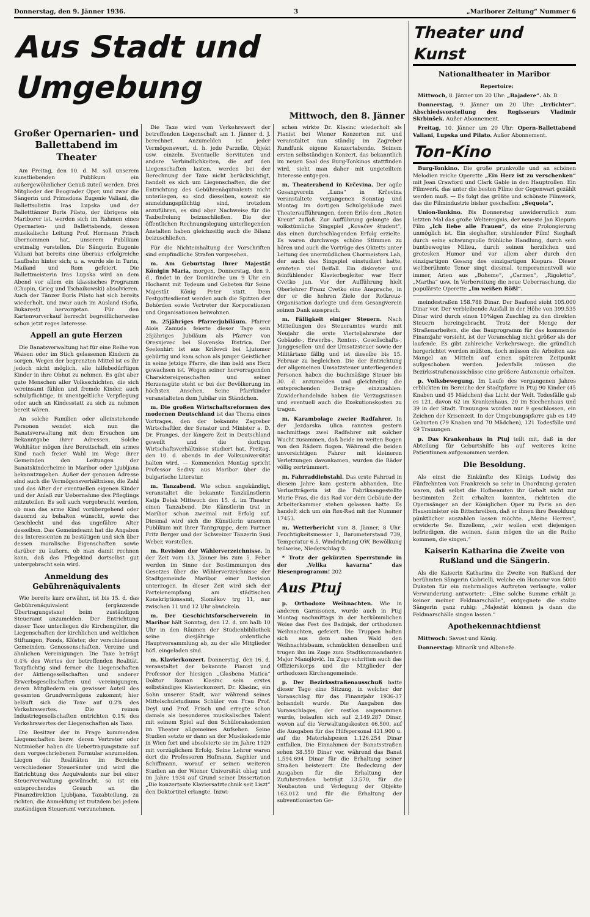Donnerstag, den 9. Jänner 1936. 3 „Mariborer Zeitung“ Nummer 6
Aus Stadt und Umgebung
Mittwoch, den 8. Jänner
Großer Opernarien- und Ballettabend im Theater
Am Freitag, den 10. d. M. soll unserem kunstliebenden Publikum ein außergewöhnlicher Genuß zuteil werden. Drei Mitglieder der Beograder Oper, und zwar die Sängerin und Primadona Eugenie Valiani, die Ballettsolistin Iras Lupska und der Balletttänzer Boris Pilato, der übrigens ein Mariborer ist, werden sich im Rahmen eines Opernarien- und Ballettabends, dessen musikalische Leitung Prof. Hermann Frisch übernommen hat, unserem Publikum erstmalig vorstellen. Die Sängerin Eugenie Valiani hat bereits eine überaus erfolgreiche Laufbahn hinter sich; u. a. wurde sie in Turin, Mailand und Rom gefeiert. Die Ballettmeisterin Iras Lupska wird an dem Abend vor allem ein klassisches Programm (Chopin, Grieg und Tschaikowski) absolvieren. Auch der Tänzer Boris Pilato hat sich bereits wiederholt, und zwar auch im Ausland (Sofia, Bukarest) hervorgetan. Für den Kartenvorverkauf herrscht begreiflicherweise schon jetzt reges Interesse.
Appell an gute Herzen
Die Banatsverwaltung hat für eine Reihe von Waisen oder im Stich gelassenen Kindern zu sorgen. Wegen der begrenzten Mittel ist es ihr jedoch nicht möglich, alle hilfebedürftigen Kinder in ihre Obhut zu nehmen. Es gibt aber gute Menschen aller Volksschichten, die sich vereinsamt fühlen und fremde Kinder, auch schulpflichtige, in unentgeltliche Verpflegung oder auch an Kindesstatt zu sich zu nehmen bereit wären.
An solche Familien oder alleinstehende Personen wendet sich nun die Banatsverwaltung mit dem Ersuchen um Bekanntgabe ihrer Adressen. Solche Wohltäter mögen ihre Bereitschaft, ein armes Kind nach freier Wahl im Wege ihrer Gemeinden den Leitungen der Banatskinderheime in Maribor oder Ljubljana bekanntzugeben. Außer der genauen Adresse sind auch die Vermögensverhältnisse, die Zahl und das Alter der eventuellen eigenen Kinder und der Anlaß zur Uebernahme des Pfleglings mitzuteilen. Es soll auch vorgebracht werden, ob man das arme Kind vorübergehend oder dauernd zu behalten wünscht, sowie das Geschlecht und das ungefähre Alter desselben. Das Gemeindeamt hat die Angaben des Interessenten zu bestätigen und sich über dessen moralische Eigenschaften sowie darüber zu äußern, ob man damit rechnen kann, daß das Pflegekind dortselbst gut untergebracht sein wird.
Anmeldung des Gebührenäquivalents
Wie bereits kurz erwähnt, ist bis 15. d. das Gebührenäquivalent (ergänzende Übertragungstaxe) beim zuständigen Steueramt anzumelden. Der Entrichtung dieser Taxe unterliegen die Kirchengüter, die Liegenschaften der kirchlichen und weltlichen Stiftungen, Fonds, Klöster, der verschiedenen Gemeinden, Genossenschaften, Vereine und ähnlichen Vereinigungen. Die Taxe beträgt 0.4% des Wertes der betreffenden Realität. Taxpflichtig sind ferner die Liegenschaften der Aktiengesellschaften und anderer Erwerbsgesellschaften und -vereinigungen, deren Mitgliedern ein gewisser Anteil des gesamten Grundvermögens zukommt; hier beläuft sich die Taxe auf 0.2% des Verkehrswertes. Die reinen Industriegesellschaften entrichten 0.1% des Verkehrswertes der Liegenschaften als Taxe.
Die Besitzer der in Frage kommenden Liegenschaften bezw. deren Vertreter oder Nutznießer haben die Uebertragungstaxe auf dem vorgeschriebenen Formular anzumelden. Liegen die Realitäten im Bereiche verschiedener Steuerämter und wird die Entrichtung des Aequivalents nur bei einer Steuerverwaltung gewünscht, so ist ein entsprechendes Gesuch an die Finanzdirektion Ljubljana, Taxabteilung, zu richten, die Anmeldung ist trotzdem bei jedem zuständigen Steueramt vorzunehmen.
Die Taxe wird vom Verkehrswert der betreffenden Liegenschaft am 1. Jänner d. J. berechnet. Anzumelden ist jeder Vermögenswert, d. h. jede Parzelle, Objekt usw. einzeln. Eventuelle Servituten und andere Verbindlichkeiten, die auf den Liegenschaften lasten, werden bei der Berechnung der Taxe nicht berücksichtigt, handelt es sich um Liegenschaften, die der Entrichtung des Gebührenäquivalents nicht unterliegen, so sind dieselben, soweit sie anmeldungspflichtig sind, trotzdem anzuführen, es sind aber Nachweise für die Taxbefreiung beizuschließen. Die der öffentlichen Rechnungslegung unterliegenden Anstalten haben gleichzeitig auch die Bilanz beizuschließen.
Für die Nichteinhaltung der Vorschriften sind empfindliche Strafen vorgesehen.
m. Am Geburtstag Ihrer Majestät Königin Maria, morgen, Donnerstag, den 9. d., findet in der Domkirche um 9 Uhr ein Hochamt mit Tedeum und Gebeten für Seine Majestät König Peter statt. Dem Festgottesdienst werden auch die Spitzen der Behörden sowie Vertreter der Korporationen und Organisationen beiwohnen.
m. 25jähriges Pfarrerjubiläum. Pfarrer Alois Zamuda feierte dieser Tage sein 25jähriges Jubiläum als Pfarrer von Oresnjevec bei Slovenska Bistrica. Der Seelenhirt ist aus Križevci bei Ljutomer gebürtig und kam schon als junger Geistlicher in seine jetzige Pfarre, die ihm bald ans Herz gewachsen ist. Wegen seiner hervorragenden Charaktereigenschaften und seiner Herzensgüte steht er bei der Bevölkerung im höchsten Ansehen. Seine Pfarrkinder veranstalteten dem Jubilar ein Ständchen.
m. Die großen Wirtschaftsreformen des modernen Deutschland ist das Thema eines Vortrages, den der bekannte Zagreber Wirtschaftler, der Senator und Minister a. D. Dr. Franges, der längere Zeit in Deutschland geweilt und die dortigen Wirtschaftsverhältnisse studiert hat, Freitag, den 10. d. abends in der Volksuniversität halten wird. — Kommenden Montag spricht Professor Sedivy aus Maribor über die bulgarische Literatur.
m. Tanzabend. Wie schon angekündigt, veranstaltet die bekannte Tanzkünstlerin Katja Delak Mittwoch den 15. d. im Theater einen Tanzabend. Die Künstlerin trat in Maribor schon zweimal mit Erfolg auf. Diesmal wird sich die Künstlerin unserem Publikum mit ihrer Tanzgruppe, dem Partner Fritz Berger und der Schweizer Tänzerin Susi Weber, vorstellen.
m. Revision der Wählerverzeichnisse. In der Zeit vom 13. Jänner bis zum 5. Feber werden im Sinne der Bestimmungen des Gesetzes über die Wählerverzeichnisse der Stadtgemeinde Maribor einer Revision unterzogen. In dieser Zeit wird sich der Parteienempfang am städtischen Konskriptionsamt, Slomškov trg 11, nur zwischen 11 und 12 Uhr abwickeln.
m. Der Geschichtsforscherverein in Maribor hält Sonntag, den 12. d. um halb 10 Uhr in den Räumen der Studienbibliothek seine diesjährige ordentliche Hauptversammlung ab, zu der alle Mitglieder höfl. eingeladen sind.
m. Klavierkonzert. Donnerstag, den 16. d. veranstaltet der bekannte Pianist und Professor der hiesigen „Glasbena Matica“ Doktor Roman Klasinc sein erstes selbständiges Klavierkonzert. Dr. Klasinc, ein Sohn unserer Stadt, war während seines Mittelschulstudiums Schüler von Frau Prof. Deyl und Prof. Frisch und erregte schon damals als besonderes musikalisches Talent mit seinem Spiel auf den Schülerakademien im Theater allgemeines Aufsehen. Seine Studien setzte er dann an der Musikakademie in Wien fort und absolvierte sie im Jahre 1929 mit vorzüglichem Erfolg. Seine Lehrer waren dort die Professoren Hofmann, Saphier und Schiffmann, worauf er seinen weiteren Studien an der Wiener Universität oblag und im Jahre 1934 auf Grund seiner Dissertation „Die konzertante Klaviersatztechnik seit Liszt“ den Doktortitel erlangte. Inzwi-
schen wirkte Dr. Klasinc wiederholt als Pianist bei Wiener Konzerten mit und veranstaltet nun ständig im Zagreber Rundfunk eigene Konzertabende. Seinem ersten selbständigen Konzert, das bekanntlich im neuen Saal des Burg-Tonkinos stattfinden wird, sieht man daher mit ungeteiltem Interesse entgegen.
m. Theaterabend in Krčevina. Der agile Gesangverein „Luna“ in Krčevina veranstaltete vergangenen Sonntag und Montag im dortigen Schulgebäude zwei Theateraufführungen, deren Erlös dem „Roten Kreuz“ zufloß. Zur Aufführung gelangte das volkstümliche Singspiel „Kovačev študent“, das einen durchschlagenden Erfolg erzielte. Es waren durchwegs schöne Stimmen zu hören und auch die Vorträge des Oktetts unter Leitung des unermüdlichen Chormeisters Lah, der auch das Singspiel einstudiert hatte, ernteten viel Beifall. Ein diskreter und feinfühlender Klavierbegleiter war Herr Cvetko jun. Vor der Aufführung hielt Oberlehrer Franz Cvetko eine Ansprache, in der er die hehren Ziele der Rotkreuz-Organisation darlegte und dem Gesangverein seinen Dank aussprach.
m. Fälligkeit einiger Steuern. Nach Mitteilungen des Steueramtes wurde mit Neujahr die erste Vierteljahrsrate der Gebäude-, Erwerbs-, Renten-, Gesellschafts-, Junggesellen- und der Umsatzsteuer sowie der Militärtaxe fällig und ist dieselbe bis 15. Februar zu begleichen. Die der Entrichtung der allgemeinen Umsatzsteuer unterliegenden Personen haben die buchmäßige Steuer bis 30. d. anzumelden und gleichzeitig die entsprechenden Beträge einzuzahlen. Zuwiderhandelnde haben die Verzugszinsen und eventuell auch die Exekutionskosten zu tragen.
m. Karambolage zweier Radfahrer. In der Jezdarska ulica rannten gestern nachmittags zwei Radfahrer mit solcher Wucht zusammen, daß beide im weiten Bogen von den Rädern flogen. Während die beiden unvorsichtigen Fahrer mit kleineren Verletzungen davonkamen, wurden die Räder völlig zertrümmert.
m. Fahrraddiebstahl. Das erste Fahrrad in diesem Jahre kam gestern abhanden. Die Verlustträgerin ist die Fabriksangestellte Marie Fras, die das Rad vor dem Gebäude der Arbeiterkammer stehen gelassen hatte. Es handelt sich um ein Rex-Rad mit der Nummer 17453.
m. Wetterbericht vom 8. Jänner, 8 Uhr: Feuchtigkeitsmesser 1, Barometerstand 739, Temperatur 6.5, Windrichtung OW, Bewölkung teilweise, Niederschlag 0.
* Trotz der gekürzten Sperrstunde in der „Velika kavarna“ das Riesenprogramm! 202
Aus Ptuj
p. Orthodoxe Weihnachten. Wie in anderen Garnisonen, wurde auch in Ptuj Montag nachmittags in der herkömmlichen Weise das Fest des Badnjak, der orthodoxen Weihnachten, gefeiert. Die Truppen holten sich aus dem nahen Wald den Weihnachtsbaum, schmückten denselben und trugen ihn im Zuge zum Stadtkommandanten Major Manojlović. Im Zuge schritten auch das Offizierskorps und die Mitglieder der orthodoxen Kirchengemeinde.
p. Der Bezirksstraßenausschuß hatte dieser Tage eine Sitzung, in welcher der Voranschlag für das Finanzjahr 1936-37 behandelt wurde. Die Ausgaben des Voranschlages, der restlos angenommen wurde, belaufen sich auf 2,149.287 Dinar, wovon auf die Verwaltungskosten 46.500, auf die Ausgaben für das Hilfspersonal 421.900 u. auf die Materialspesen 1.126.254 Dinar entfallen. Die Einnahmen der Banatsstraßen sehen 38.550 Dinar vor, während das Banat 1,594.694 Dinar für die Erhaltung seiner Straßen beisteuert. Die Bedeckung der Ausgaben für die Erhaltung der Zufuhrstraßen beträgt 13.570, für die Neubauten und Verlegung der Objekte 163.012 und für die Erhaltung der subventionierten Ge-
Theater und Kunst
Nationaltheater in Maribor
Repertoire:
Mittwoch, 8. Jänner um 20 Uhr: „Bajadere“. Ab. B.
Donnerstag, 9. Jänner um 20 Uhr: „Irrlichter“. Abschiedsvorstellung des Regisseurs Vladimir Skrbinšek. Außer Abonnement.
Freitag, 10. Jänner um 20 Uhr: Opern-Ballettabend Valiani, Lupska und Pilato. Außer Abonnement.
Ton-Kino
Burg-Tonkino. Die große prunkvolle und an schönen Melodien reiche Operette „Ein Herz ist zu verschenken“ mit Jean Crawford und Clark Gable in den Hauptrollen. Ein Filmwerk, das unter die besten Filme der Gegenwart gezählt werden muß. — Es folgt das größte und schönste Filmwerk, das die Filmindustrie bisher geschaffen: „Sequoia“.
Union-Tonkino. Bis Donnerstag unwiderruflich zum letzten Mal das große Weltereignis, der neueste Jan Kiepura Film „Ich liebe alle Frauen“, da eine Prolongierung unmöglich ist. Ein sieghafter, strahlender Film! Sieghaft durch seine schwungvolle fröhliche Handlung, durch sein buntbewegtes Milieu, durch seinen herzlichen und grotesken Humor und vor allem aber durch den einzigartigen Gesang des einzigartigen Kiepura. Dieser weltberühmte Tenor singt diesmal, temperamentvoll wie immer, Arien aus „Boheme“, „Carmen“, „Rigoletto“, „Martha“ usw. In Vorbereitung die neue Ueberraschung, die populärste Operette „Im weißen Rößl“.
meindestraßen 158.788 Dinar. Der Baufond sieht 105.000 Dinar vor. Der verbleibende Ausfall in der Höhe von 399.535 Dinar wird durch einen 10%igen Zuschlag zu den direkten Steuern hereingebracht. Trotz der Menge der Straßenarbeiten, die das Bauprogramm für das kommende Finanzjahr vorsieht, ist der Voranschlag nicht größer als der laufende. Es gibt zahlreiche Verkehrswege, die gründlich hergerichtet werden müßten, doch müssen die Arbeiten aus Mangel an Mitteln auf einen späteren Zeitpunkt aufgeschoben werden. Jedenfalls müssen die Bezirksstraßenausschüsse eine größere Autonomie erhalten.
p. Volksbewegung. Im Laufe des vergangenen Jahres erblickten im Bereiche der Stadtpfarre in Ptuj 90 Kinder (45 Knaben und 45 Mädchen) das Licht der Welt. Todesfälle gab es 121, davon 62 im Krankenhaus, 20 im Siechenhaus und 39 in der Stadt. Trauungen wurden nur 9 geschlossen, ein Zeichen der Krisenzeit. In der Umgebungspfarre gab es 149 Geburten (79 Knaben und 70 Mädchen), 121 Todesfälle und 49 Trauungen.
p. Das Krankenhaus in Ptuj teilt mit, daß in der Abteilung für Geburtshilfe bis auf weiteres keine Patientinnen aufgenommen werden.
Die Besoldung.
Als einst die Einkünfte des Königs Ludwig des Fünfzehnten von Frankreich so sehr in Unordnung geraten waren, daß selbst die Hofbeamten ihr Gehalt nicht zur bestimmten Zeit erhalten konnten, richteten die Opernsänger an der Königlichen Oper zu Paris an den Hausminister ein Bittschreiben, daß er ihnen ihre Besoldung pünktlicher auszahlen lassen möchte. „Meine Herren“, erwiderte Se. Exzellenz, „wir wollen erst diejenigen befriedigen, die weinen, dann mögen die an die Reihe kommen, die singen.“
Kaiserin Katharina die Zweite von Rußland und die Sängerin.
Als die Kaiserin Katharina die Zweite von Rußland der berühmten Sängerin Gabrielli, welche ein Honorar von 5000 Dukaten für ein mehrmaliges Auftreten verlangte, voller Verwunderung antwortete: „Eine solche Summe erhält ja keiner meiner Feldmarschälle“, entgegnete die stolze Sängerin ganz ruhig: „Majestät können ja dann die Feldmarschälle singen lassen.“
Apothekennachtdienst
Mittwoch: Savost und König.
Donnerstag: Minarik und Albaneže.